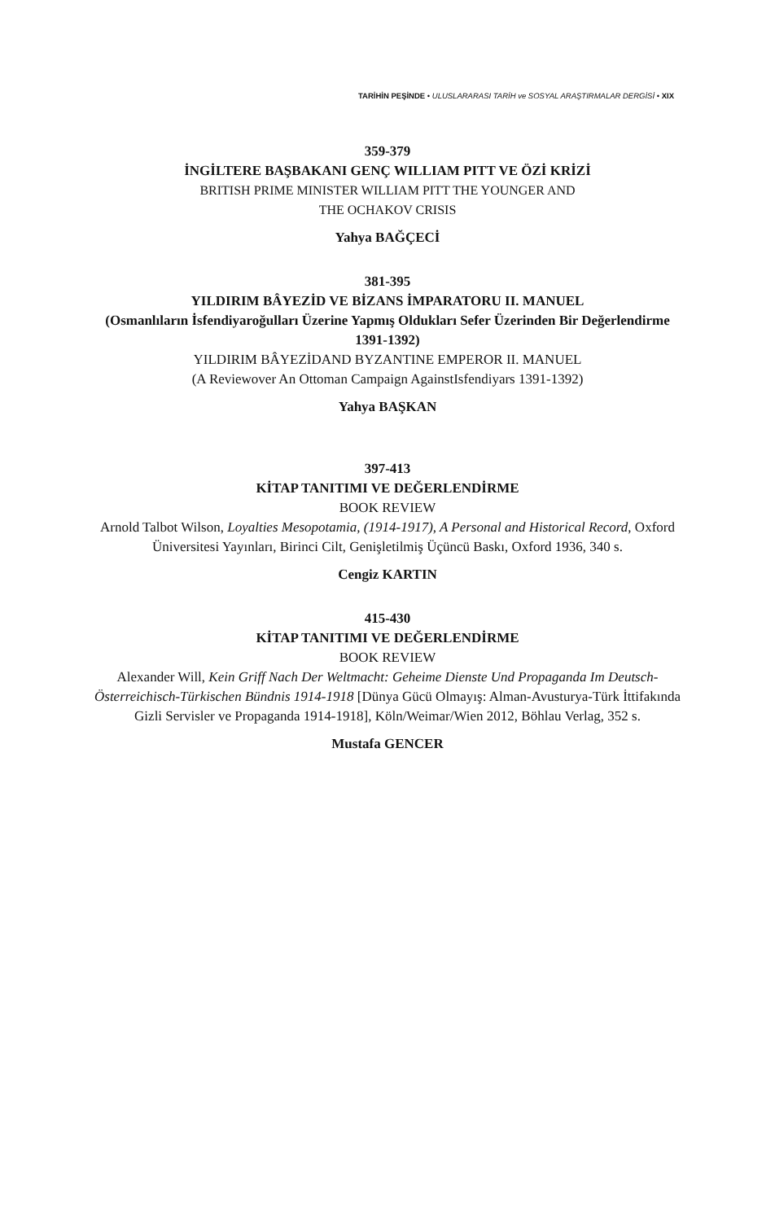TARİHİN PEŞİNDE • ULUSLARARASI TARİH ve SOSYAL ARAŞTIRMALAR DERGİSİ • XIX
359-379
İNGİLTERE BAŞBAKANI GENÇ WILLIAM PITT VE ÖZİ KRİZİ
BRITISH PRIME MINISTER WILLIAM PITT THE YOUNGER AND
THE OCHAKOV CRISIS
Yahya BAĞÇECİ
381-395
YILDIRIM BÂYEZİD VE BİZANS İMPARATORU II. MANUEL
(Osmanlıların İsfendiyaroğulları Üzerine Yapmış Oldukları Sefer Üzerinden Bir Değerlendirme 1391-1392)
YILDIRIM BÂYEZİDAND BYZANTINE EMPEROR II. MANUEL
(A Reviewover An Ottoman Campaign AgainstIsfendiyars 1391-1392)
Yahya BAŞKAN
397-413
KİTAP TANITIMI VE DEĞERLENDİRME
BOOK REVIEW
Arnold Talbot Wilson, Loyalties Mesopotamia, (1914-1917), A Personal and Historical Record, Oxford Üniversitesi Yayınları, Birinci Cilt, Genişletilmiş Üçüncü Baskı, Oxford 1936, 340 s.
Cengiz KARTIN
415-430
KİTAP TANITIMI VE DEĞERLENDİRME
BOOK REVIEW
Alexander Will, Kein Griff Nach Der Weltmacht: Geheime Dienste Und Propaganda Im Deutsch-Österreichisch-Türkischen Bündnis 1914-1918 [Dünya Gücü Olmayış: Alman-Avusturya-Türk İttifakında Gizli Servisler ve Propaganda 1914-1918], Köln/Weimar/Wien 2012, Böhlau Verlag, 352 s.
Mustafa GENCER